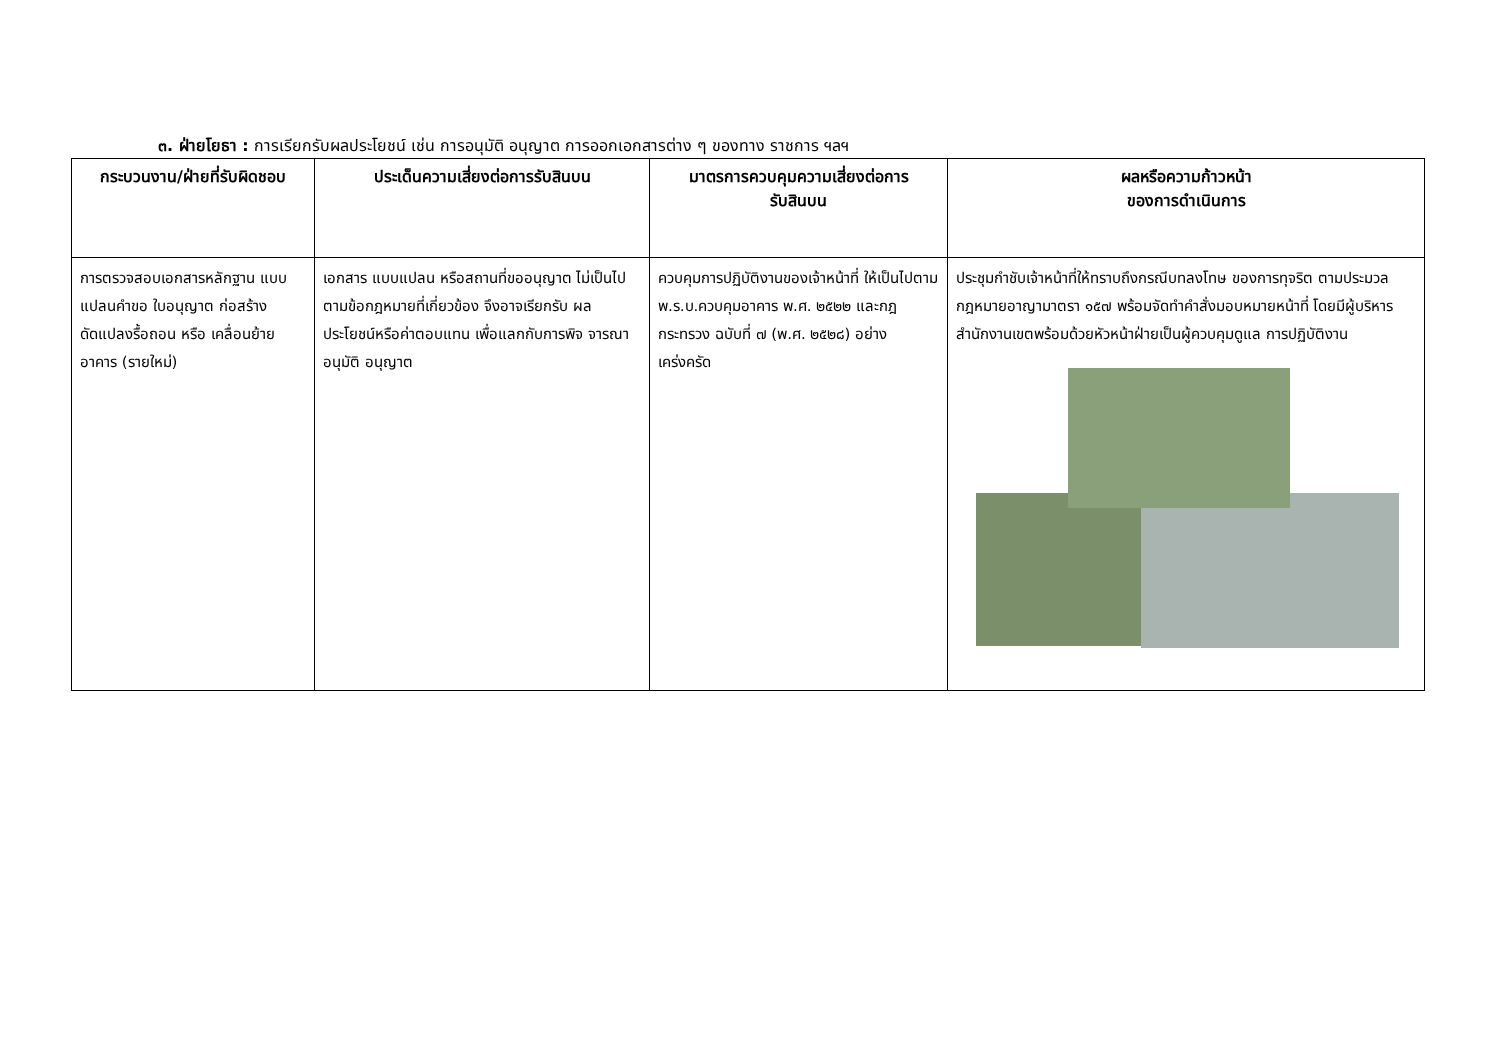๓. ฝ่ายโยธา : การเรียกรับผลประโยชน์ เช่น การอนุมัติ อนุญาต การออกเอกสารต่าง ๆ ของทาง ราชการ ฯลฯ
| กระบวนงาน/ฝ่ายที่รับผิดชอบ | ประเด็นความเสี่ยงต่อการรับสินบน | มาตรการควบคุมความเสี่ยงต่อการ รับสินบน | ผลหรือความก้าวหน้า ของการดำเนินการ |
| --- | --- | --- | --- |
| การตรวจสอบเอกสารหลักฐาน แบบแปลนคำขอ ใบอนุญาต ก่อสร้าง ดัดแปลงรื้อถอน หรือ เคลื่อนย้าย อาคาร (รายใหม่) | เอกสาร แบบแปลน หรือสถานที่ขออนุญาต ไม่เป็นไปตามข้อกฎหมายที่เกี่ยวข้อง จึงอาจเรียกรับ ผลประโยชน์หรือค่าตอบแทน เพื่อแลกกับการพิจ จารณาอนุมัติ อนุญาต | ควบคุมการปฏิบัติงานของเจ้าหน้าที่ ให้เป็นไปตาม พ.ร.บ.ควบคุมอาคาร พ.ศ. ๒๕๒๒ และกฎกระทรวง ฉบับที่ ๗ (พ.ศ. ๒๕๒๘) อย่างเคร่งครัด | ประชุมกำชับเจ้าหน้าที่ให้ทราบถึงกรณีบทลงโทษ ของการทุจริต ตามประมวลกฎหมายอาญามาตรา ๑๕๗ พร้อมจัดทำคำสั่งมอบหมายหน้าที่ โดยมีผู้บริหารสำนักงานเขตพร้อมด้วยหัวหน้าฝ่ายเป็นผู้ควบคุมดูแล การปฏิบัติงาน |